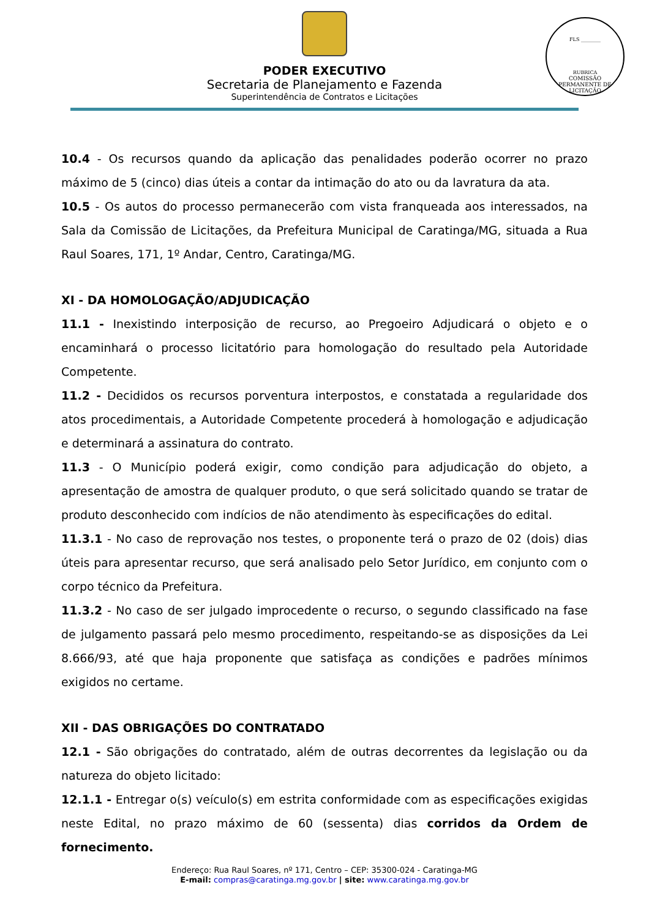PODER EXECUTIVO
Secretaria de Planejamento e Fazenda
Superintendência de Contratos e Licitações
FLS ________
RUBRICA
COMISSÃO PERMANENTE DE LICITAÇÃO
10.4 - Os recursos quando da aplicação das penalidades poderão ocorrer no prazo máximo de 5 (cinco) dias úteis a contar da intimação do ato ou da lavratura da ata.
10.5 - Os autos do processo permanecerão com vista franqueada aos interessados, na Sala da Comissão de Licitações, da Prefeitura Municipal de Caratinga/MG, situada a Rua Raul Soares, 171, 1º Andar, Centro, Caratinga/MG.
XI - DA HOMOLOGAÇÃO/ADJUDICAÇÃO
11.1 - Inexistindo interposição de recurso, ao Pregoeiro Adjudicará o objeto e o encaminhará o processo licitatório para homologação do resultado pela Autoridade Competente.
11.2 - Decididos os recursos porventura interpostos, e constatada a regularidade dos atos procedimentais, a Autoridade Competente procederá à homologação e adjudicação e determinará a assinatura do contrato.
11.3 - O Município poderá exigir, como condição para adjudicação do objeto, a apresentação de amostra de qualquer produto, o que será solicitado quando se tratar de produto desconhecido com indícios de não atendimento às especificações do edital.
11.3.1 - No caso de reprovação nos testes, o proponente terá o prazo de 02 (dois) dias úteis para apresentar recurso, que será analisado pelo Setor Jurídico, em conjunto com o corpo técnico da Prefeitura.
11.3.2 - No caso de ser julgado improcedente o recurso, o segundo classificado na fase de julgamento passará pelo mesmo procedimento, respeitando-se as disposições da Lei 8.666/93, até que haja proponente que satisfaça as condições e padrões mínimos exigidos no certame.
XII - DAS OBRIGAÇÕES DO CONTRATADO
12.1 - São obrigações do contratado, além de outras decorrentes da legislação ou da natureza do objeto licitado:
12.1.1 - Entregar o(s) veículo(s) em estrita conformidade com as especificações exigidas neste Edital, no prazo máximo de 60 (sessenta) dias corridos da Ordem de fornecimento.
Endereço: Rua Raul Soares, nº 171, Centro – CEP: 35300-024 - Caratinga-MG
E-mail: compras@caratinga.mg.gov.br | site: www.caratinga.mg.gov.br